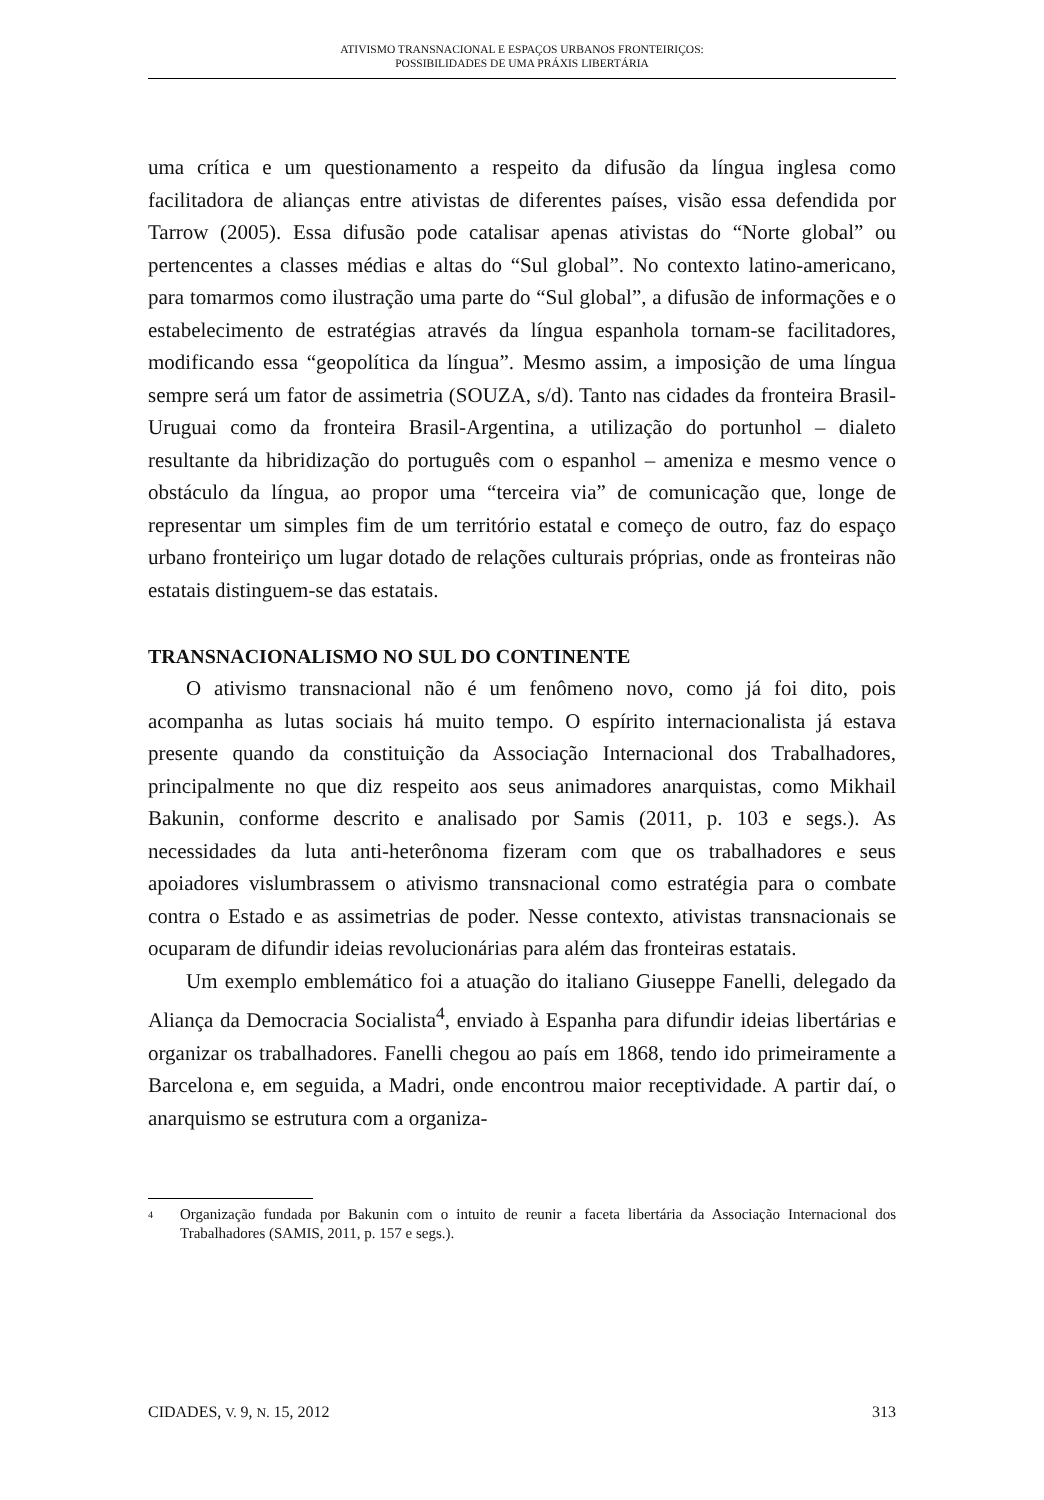ATIVISMO TRANSNACIONAL E ESPAÇOS URBANOS FRONTEIRIÇOS:
POSSIBILIDADES DE UMA PRÁXIS LIBERTÁRIA
uma crítica e um questionamento a respeito da difusão da língua inglesa como facilitadora de alianças entre ativistas de diferentes países, visão essa defendida por Tarrow (2005). Essa difusão pode catalisar apenas ativistas do “Norte global” ou pertencentes a classes médias e altas do “Sul global”. No contexto latino-americano, para tomarmos como ilustração uma parte do “Sul global”, a difusão de informações e o estabelecimento de estratégias através da língua espanhola tornam-se facilitadores, modificando essa “geopolítica da língua”. Mesmo assim, a imposição de uma língua sempre será um fator de assimetria (SOUZA, s/d). Tanto nas cidades da fronteira Brasil-Uruguai como da fronteira Brasil-Argentina, a utilização do portunhol – dialeto resultante da hibridização do português com o espanhol – ameniza e mesmo vence o obstáculo da língua, ao propor uma “terceira via” de comunicação que, longe de representar um simples fim de um território estatal e começo de outro, faz do espaço urbano fronteiriço um lugar dotado de relações culturais próprias, onde as fronteiras não estatais distinguem-se das estatais.
TRANSNACIONALISMO NO SUL DO CONTINENTE
O ativismo transnacional não é um fenômeno novo, como já foi dito, pois acompanha as lutas sociais há muito tempo. O espírito internacionalista já estava presente quando da constituição da Associação Internacional dos Trabalhadores, principalmente no que diz respeito aos seus animadores anarquistas, como Mikhail Bakunin, conforme descrito e analisado por Samis (2011, p. 103 e segs.). As necessidades da luta anti-heterônoma fizeram com que os trabalhadores e seus apoiadores vislumbrassem o ativismo transnacional como estratégia para o combate contra o Estado e as assimetrias de poder. Nesse contexto, ativistas transnacionais se ocuparam de difundir ideias revolucionárias para além das fronteiras estatais.
Um exemplo emblemático foi a atuação do italiano Giuseppe Fanelli, delegado da Aliança da Democracia Socialista<sup>4</sup>, enviado à Espanha para difundir ideias libertárias e organizar os trabalhadores. Fanelli chegou ao país em 1868, tendo ido primeiramente a Barcelona e, em seguida, a Madri, onde encontrou maior receptividade. A partir daí, o anarquismo se estrutura com a organiza-
<sup>4</sup> Organização fundada por Bakunin com o intuito de reunir a faceta libertária da Associação Internacional dos Trabalhadores (SAMIS, 2011, p. 157 e segs.).
CIDADES, V. 9, N. 15, 2012 313